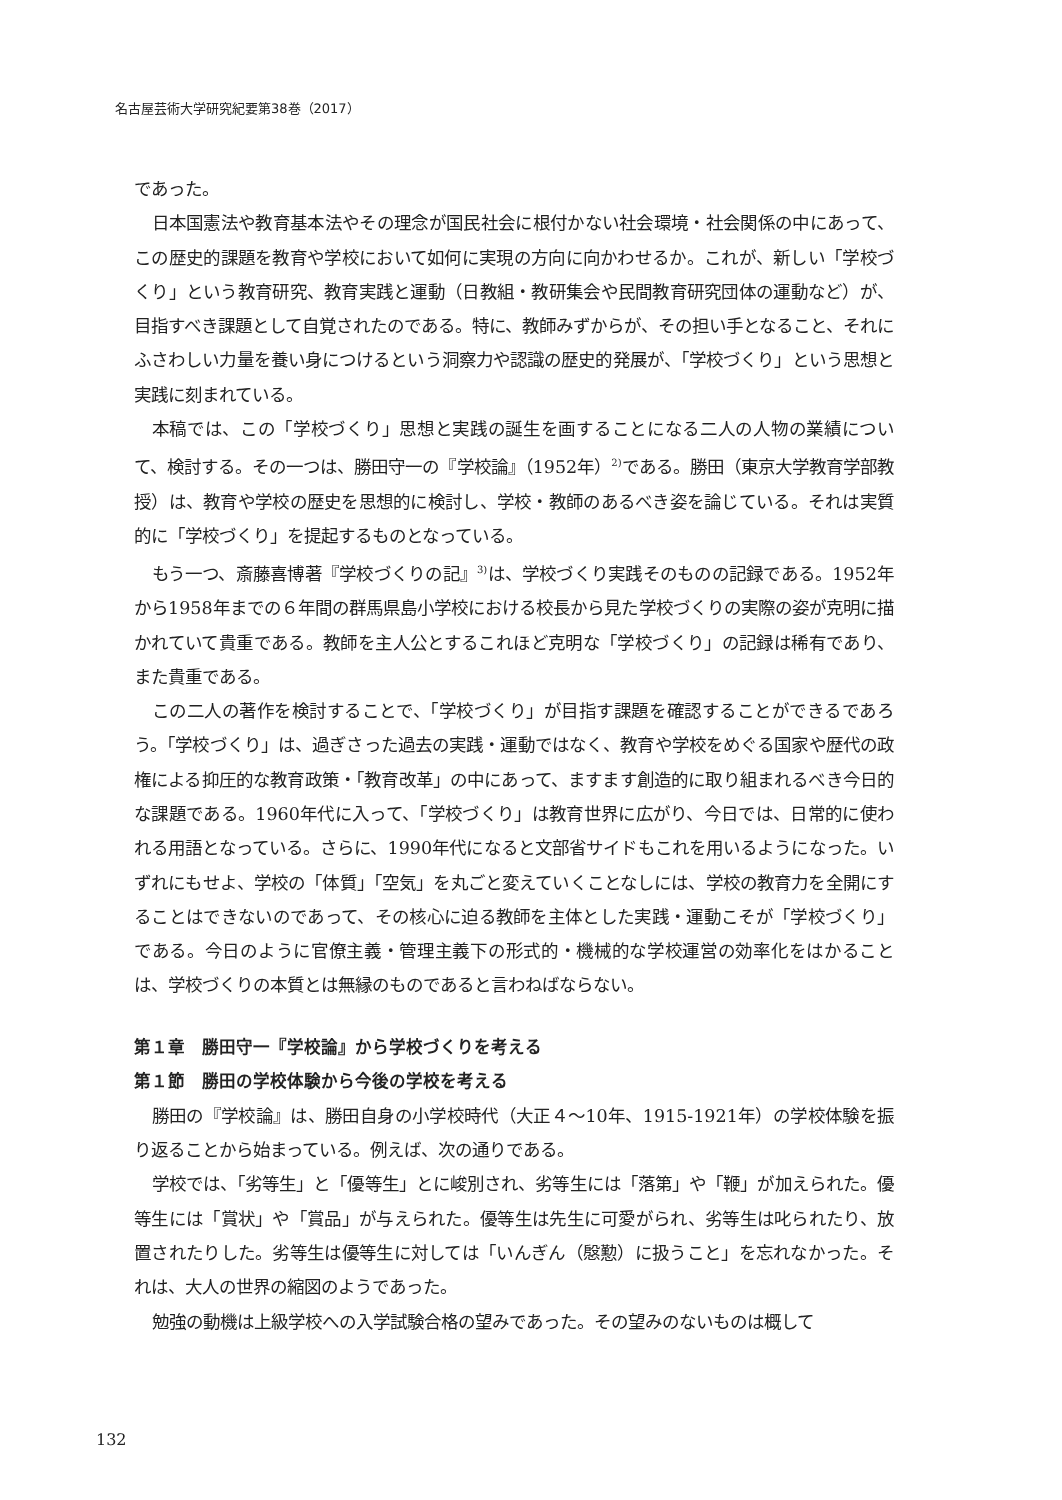名古屋芸術大学研究紀要第38巻（2017）
であった。
日本国憲法や教育基本法やその理念が国民社会に根付かない社会環境・社会関係の中にあって、この歴史的課題を教育や学校において如何に実現の方向に向かわせるか。これが、新しい「学校づくり」という教育研究、教育実践と運動（日教組・教研集会や民間教育研究団体の運動など）が、目指すべき課題として自覚されたのである。特に、教師みずからが、その担い手となること、それにふさわしい力量を養い身につけるという洞察力や認識の歴史的発展が、「学校づくり」という思想と実践に刻まれている。
本稿では、この「学校づくり」思想と実践の誕生を画することになる二人の人物の業績について、検討する。その一つは、勝田守一の『学校論』（1952年）<sup>2)</sup>である。勝田（東京大学教育学部教授）は、教育や学校の歴史を思想的に検討し、学校・教師のあるべき姿を論じている。それは実質的に「学校づくり」を提起するものとなっている。
もう一つ、斎藤喜博著『学校づくりの記』<sup>3)</sup>は、学校づくり実践そのものの記録である。1952年から1958年までの６年間の群馬県島小学校における校長から見た学校づくりの実際の姿が克明に描かれていて貴重である。教師を主人公とするこれほど克明な「学校づくり」の記録は稀有であり、また貴重である。
この二人の著作を検討することで、「学校づくり」が目指す課題を確認することができるであろう。「学校づくり」は、過ぎさった過去の実践・運動ではなく、教育や学校をめぐる国家や歴代の政権による抑圧的な教育政策・「教育改革」の中にあって、ますます創造的に取り組まれるべき今日的な課題である。1960年代に入って、「学校づくり」は教育世界に広がり、今日では、日常的に使われる用語となっている。さらに、1990年代になると文部省サイドもこれを用いるようになった。いずれにもせよ、学校の「体質」「空気」を丸ごと変えていくことなしには、学校の教育力を全開にすることはできないのであって、その核心に迫る教師を主体とした実践・運動こそが「学校づくり」である。今日のように官僚主義・管理主義下の形式的・機械的な学校運営の効率化をはかることは、学校づくりの本質とは無縁のものであると言わねばならない。
第１章　勝田守一『学校論』から学校づくりを考える
第１節　勝田の学校体験から今後の学校を考える
勝田の『学校論』は、勝田自身の小学校時代（大正４～10年、1915-1921年）の学校体験を振り返ることから始まっている。例えば、次の通りである。
学校では、「劣等生」と「優等生」とに峻別され、劣等生には「落第」や「鞭」が加えられた。優等生には「賞状」や「賞品」が与えられた。優等生は先生に可愛がられ、劣等生は叱られたり、放置されたりした。劣等生は優等生に対しては「いんぎん（慇懃）に扱うこと」を忘れなかった。それは、大人の世界の縮図のようであった。
勉強の動機は上級学校への入学試験合格の望みであった。その望みのないものは概して
132